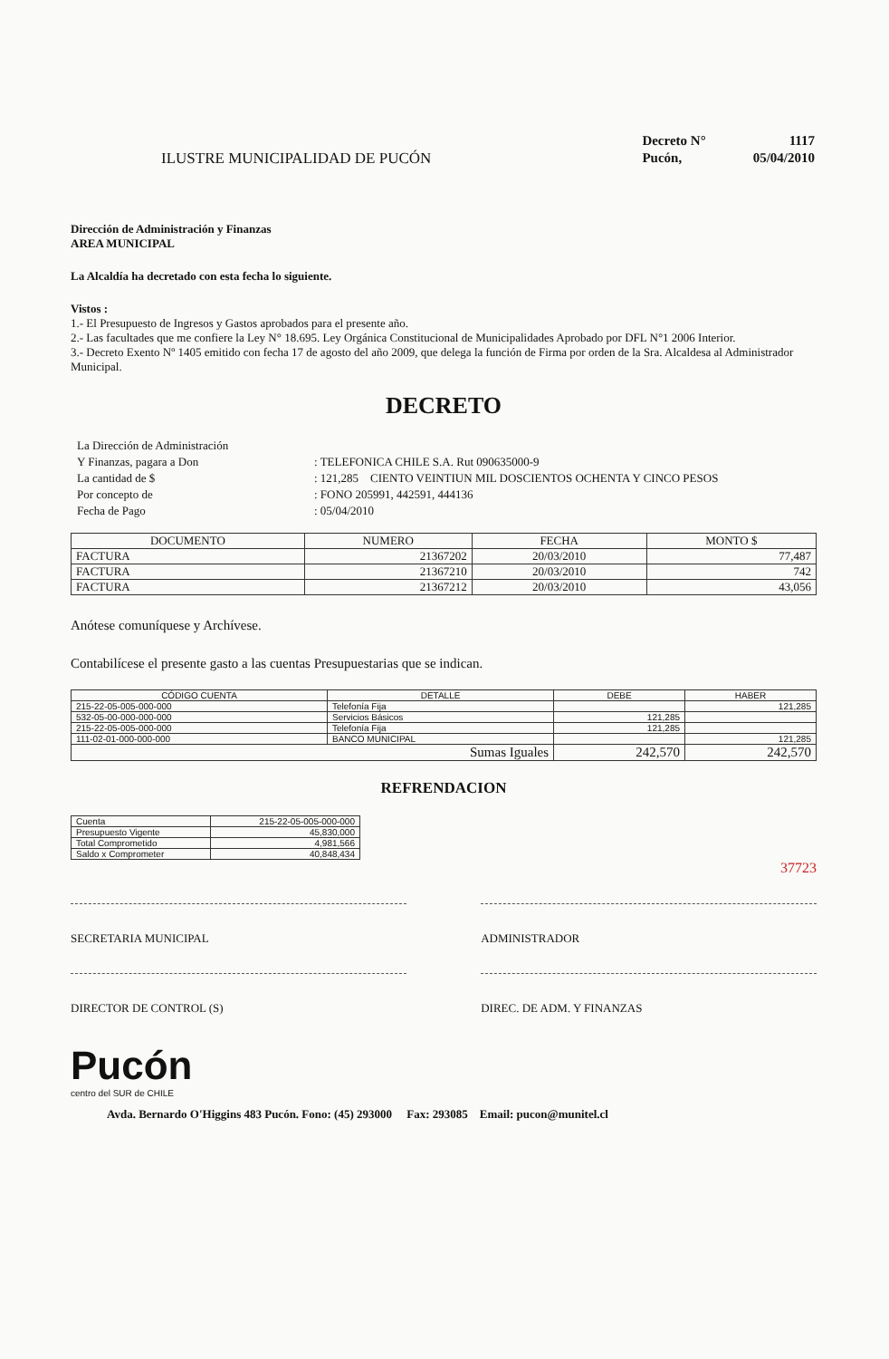ILUSTRE MUNICIPALIDAD DE PUCÓN
| Decreto N° | 1117 |
| Pucón, | 05/04/2010 |
Dirección de Administración y Finanzas
AREA MUNICIPAL
La Alcaldía ha decretado con esta fecha lo siguiente.
Vistos :
1.- El Presupuesto de Ingresos y Gastos aprobados para el presente año.
2.- Las facultades que me confiere la Ley N° 18.695. Ley Orgánica Constitucional de Municipalidades Aprobado por DFL N°1 2006 Interior.
3.- Decreto Exento Nº 1405 emitido con fecha 17 de agosto del año 2009, que delega la función de Firma por orden de la Sra. Alcaldesa al Administrador Municipal.
DECRETO
| La Dirección de Administración | |
| Y Finanzas, pagara a Don | : TELEFONICA CHILE S.A. Rut 090635000-9 |
| La cantidad de $ | : 121,285 CIENTO VEINTIUN MIL DOSCIENTOS OCHENTA Y CINCO PESOS |
| Por concepto de | : FONO 205991, 442591, 444136 |
| Fecha de Pago | : 05/04/2010 |
| DOCUMENTO | NUMERO | FECHA | MONTO $ |
| --- | --- | --- | --- |
| FACTURA | 21367202 | 20/03/2010 | 77,487 |
| FACTURA | 21367210 | 20/03/2010 | 742 |
| FACTURA | 21367212 | 20/03/2010 | 43,056 |
Anótese comuníquese y Archívese.
Contabilícese el presente gasto a las cuentas Presupuestarias que se indican.
| CÓDIGO CUENTA | DETALLE | DEBE | HABER |
| --- | --- | --- | --- |
| 215-22-05-005-000-000 | Telefonía Fija | | 121,285 |
| 532-05-00-000-000-000 | Servicios Básicos | 121,285 | |
| 215-22-05-005-000-000 | Telefonía Fija | 121,285 | |
| 111-02-01-000-000-000 | BANCO MUNICIPAL | | 121,285 |
| Sumas Iguales | | 242,570 | 242,570 |
REFRENDACION
| Cuenta | 215-22-05-005-000-000 |
| Presupuesto Vigente | 45,830,000 |
| Total Comprometido | 4,981,566 |
| Saldo x Comprometer | 40,848,434 |
37723
SECRETARIA MUNICIPAL ADMINISTRADOR
DIRECTOR DE CONTROL (S) DIREC. DE ADM. Y FINANZAS
Pucón
centro del SUR de CHILE
Avda. Bernardo O'Higgins 483 Pucón. Fono: (45) 293000 Fax: 293085 Email: pucon@munitel.cl